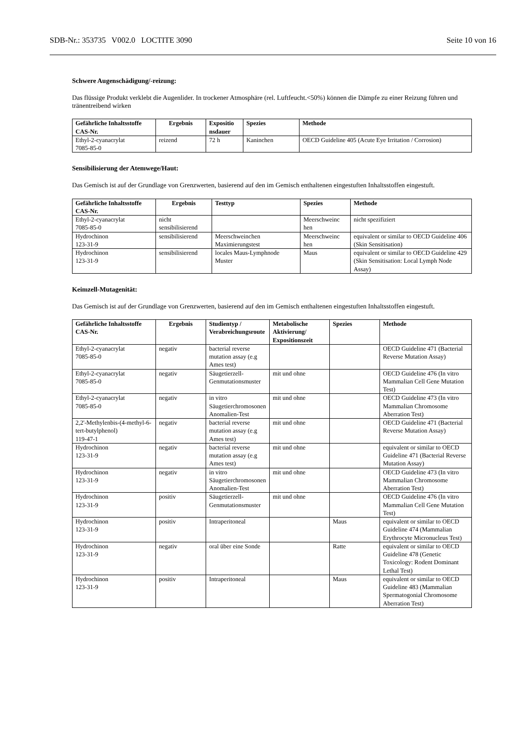SDB-Nr.: 353735 V002.0 LOCTITE 3090 Seite 10 von 16
Schwere Augenschädigung/-reizung:
Das flüssige Produkt verklebt die Augenlider. In trockener Atmosphäre (rel. Luftfeucht.<50%) können die Dämpfe zu einer Reizung führen und tränentreibend wirken
| Gefährliche Inhaltsstoffe CAS-Nr. | Ergebnis | Expositio nsdauer | Spezies | Methode |
| --- | --- | --- | --- | --- |
| Ethyl-2-cyanacrylat 7085-85-0 | reizend | 72 h | Kaninchen | OECD Guideline 405 (Acute Eye Irritation / Corrosion) |
Sensibilisierung der Atemwege/Haut:
Das Gemisch ist auf der Grundlage von Grenzwerten, basierend auf den im Gemisch enthaltenen eingestuften Inhaltsstoffen eingestuft.
| Gefährliche Inhaltsstoffe CAS-Nr. | Ergebnis | Testtyp | Spezies | Methode |
| --- | --- | --- | --- | --- |
| Ethyl-2-cyanacrylat 7085-85-0 | nicht sensibilisierend | | Meerschweinc hen | nicht spezifiziert |
| Hydrochinon 123-31-9 | sensibilisierend | Meerschweinchen Maximierungstest | Meerschweinc hen | equivalent or similar to OECD Guideline 406 (Skin Sensitisation) |
| Hydrochinon 123-31-9 | sensibilisierend | locales Maus-Lymphnode Muster | Maus | equivalent or similar to OECD Guideline 429 (Skin Sensitisation: Local Lymph Node Assay) |
Keimzell-Mutagenität:
Das Gemisch ist auf der Grundlage von Grenzwerten, basierend auf den im Gemisch enthaltenen eingestuften Inhaltsstoffen eingestuft.
| Gefährliche Inhaltsstoffe CAS-Nr. | Ergebnis | Studientyp / Verabreichungsroute | Metabolische Aktivierung/ Expositionszeit | Spezies | Methode |
| --- | --- | --- | --- | --- | --- |
| Ethyl-2-cyanacrylat 7085-85-0 | negativ | bacterial reverse mutation assay (e.g Ames test) | | | OECD Guideline 471 (Bacterial Reverse Mutation Assay) |
| Ethyl-2-cyanacrylat 7085-85-0 | negativ | Säugetierzell-Genmutationsmuster | mit und ohne | | OECD Guideline 476 (In vitro Mammalian Cell Gene Mutation Test) |
| Ethyl-2-cyanacrylat 7085-85-0 | negativ | in vitro Säugetierchromosonen Anomalien-Test | mit und ohne | | OECD Guideline 473 (In vitro Mammalian Chromosome Aberration Test) |
| 2,2'-Methylenbis-(4-methyl-6-tert-butylphenol) 119-47-1 | negativ | bacterial reverse mutation assay (e.g Ames test) | mit und ohne | | OECD Guideline 471 (Bacterial Reverse Mutation Assay) |
| Hydrochinon 123-31-9 | negativ | bacterial reverse mutation assay (e.g Ames test) | mit und ohne | | equivalent or similar to OECD Guideline 471 (Bacterial Reverse Mutation Assay) |
| Hydrochinon 123-31-9 | negativ | in vitro Säugetierchromosonen Anomalien-Test | mit und ohne | | OECD Guideline 473 (In vitro Mammalian Chromosome Aberration Test) |
| Hydrochinon 123-31-9 | positiv | Säugetierzell-Genmutationsmuster | mit und ohne | | OECD Guideline 476 (In vitro Mammalian Cell Gene Mutation Test) |
| Hydrochinon 123-31-9 | positiv | Intraperitoneal | | Maus | equivalent or similar to OECD Guideline 474 (Mammalian Erythrocyte Micronucleus Test) |
| Hydrochinon 123-31-9 | negativ | oral über eine Sonde | | Ratte | equivalent or similar to OECD Guideline 478 (Genetic Toxicology: Rodent Dominant Lethal Test) |
| Hydrochinon 123-31-9 | positiv | Intraperitoneal | | Maus | equivalent or similar to OECD Guideline 483 (Mammalian Spermatogonial Chromosome Aberration Test) |